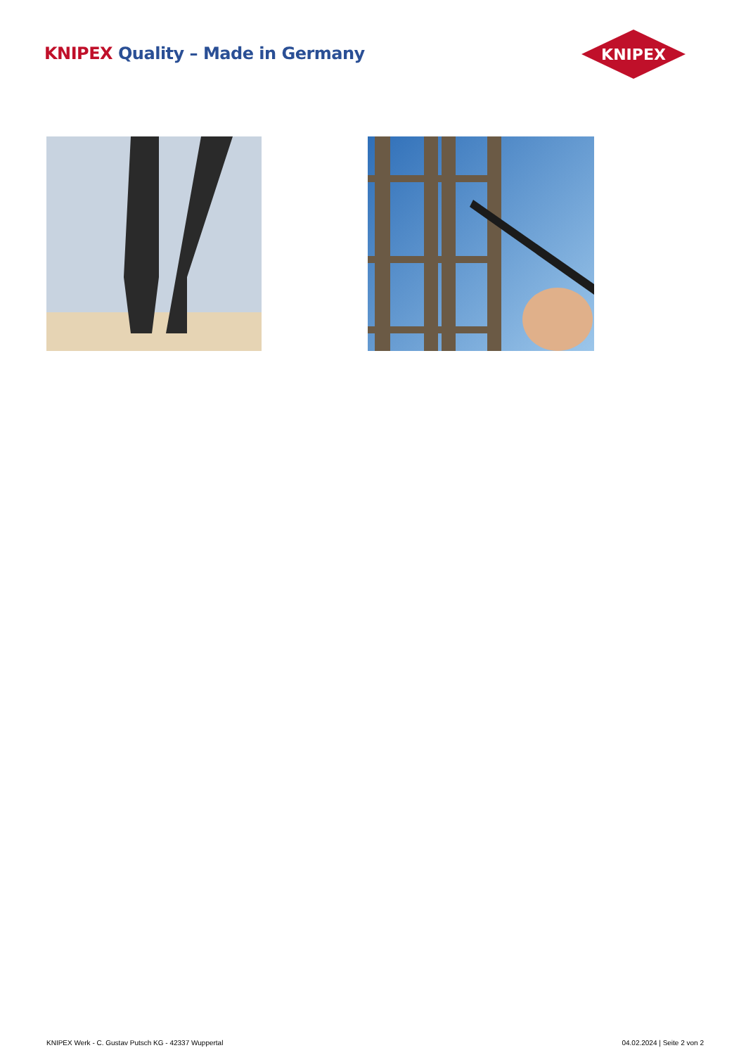KNIPEX Quality – Made in Germany
KNIPEX
KNIPEX Werk - C. Gustav Putsch KG - 42337 Wuppertal 04.02.2024 | Seite 2 von 2